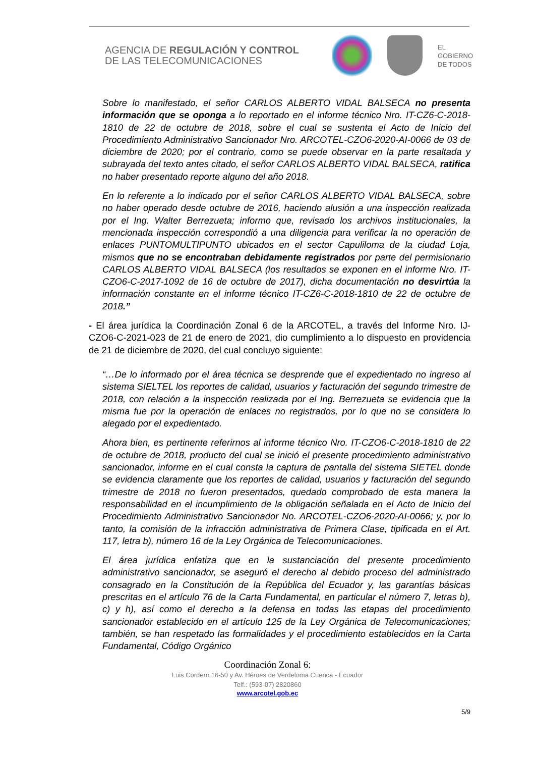AGENCIA DE REGULACIÓN Y CONTROL
DE LAS TELECOMUNICACIONES
EL
GOBIERNO
DE TODOS
Sobre lo manifestado, el señor CARLOS ALBERTO VIDAL BALSECA no presenta información que se oponga a lo reportado en el informe técnico Nro. IT-CZ6-C-2018-1810 de 22 de octubre de 2018, sobre el cual se sustenta el Acto de Inicio del Procedimiento Administrativo Sancionador Nro. ARCOTEL-CZO6-2020-AI-0066 de 03 de diciembre de 2020; por el contrario, como se puede observar en la parte resaltada y subrayada del texto antes citado, el señor CARLOS ALBERTO VIDAL BALSECA, ratifica no haber presentado reporte alguno del año 2018.
En lo referente a lo indicado por el señor CARLOS ALBERTO VIDAL BALSECA, sobre no haber operado desde octubre de 2016, haciendo alusión a una inspección realizada por el Ing. Walter Berrezueta; informo que, revisado los archivos institucionales, la mencionada inspección correspondió a una diligencia para verificar la no operación de enlaces PUNTOMULTIPUNTO ubicados en el sector Capuliloma de la ciudad Loja, mismos que no se encontraban debidamente registrados por parte del permisionario CARLOS ALBERTO VIDAL BALSECA (los resultados se exponen en el informe Nro. IT-CZO6-C-2017-1092 de 16 de octubre de 2017), dicha documentación no desvirtúa la información constante en el informe técnico IT-CZ6-C-2018-1810 de 22 de octubre de 2018.”
- El área jurídica la Coordinación Zonal 6 de la ARCOTEL, a través del Informe Nro. IJ-CZO6-C-2021-023 de 21 de enero de 2021, dio cumplimiento a lo dispuesto en providencia de 21 de diciembre de 2020, del cual concluyo siguiente:
“…De lo informado por el área técnica se desprende que el expedientado no ingreso al sistema SIELTEL los reportes de calidad, usuarios y facturación del segundo trimestre de 2018, con relación a la inspección realizada por el Ing. Berrezueta se evidencia que la misma fue por la operación de enlaces no registrados, por lo que no se considera lo alegado por el expedientado.
Ahora bien, es pertinente referirnos al informe técnico Nro. IT-CZO6-C-2018-1810 de 22 de octubre de 2018, producto del cual se inició el presente procedimiento administrativo sancionador, informe en el cual consta la captura de pantalla del sistema SIETEL donde se evidencia claramente que los reportes de calidad, usuarios y facturación del segundo trimestre de 2018 no fueron presentados, quedado comprobado de esta manera la responsabilidad en el incumplimiento de la obligación señalada en el Acto de Inicio del Procedimiento Administrativo Sancionador No. ARCOTEL-CZO6-2020-AI-0066; y, por lo tanto, la comisión de la infracción administrativa de Primera Clase, tipificada en el Art. 117, letra b), número 16 de la Ley Orgánica de Telecomunicaciones.
El área jurídica enfatiza que en la sustanciación del presente procedimiento administrativo sancionador, se aseguró el derecho al debido proceso del administrado consagrado en la Constitución de la República del Ecuador y, las garantías básicas prescritas en el artículo 76 de la Carta Fundamental, en particular el número 7, letras b), c) y h), así como el derecho a la defensa en todas las etapas del procedimiento sancionador establecido en el artículo 125 de la Ley Orgánica de Telecomunicaciones; también, se han respetado las formalidades y el procedimiento establecidos en la Carta Fundamental, Código Orgánico
Coordinación Zonal 6:
Luis Cordero 16-50 y Av. Héroes de Verdeloma Cuenca - Ecuador
Telf.: (593-07) 2820860
www.arcotel.gob.ec
5/9